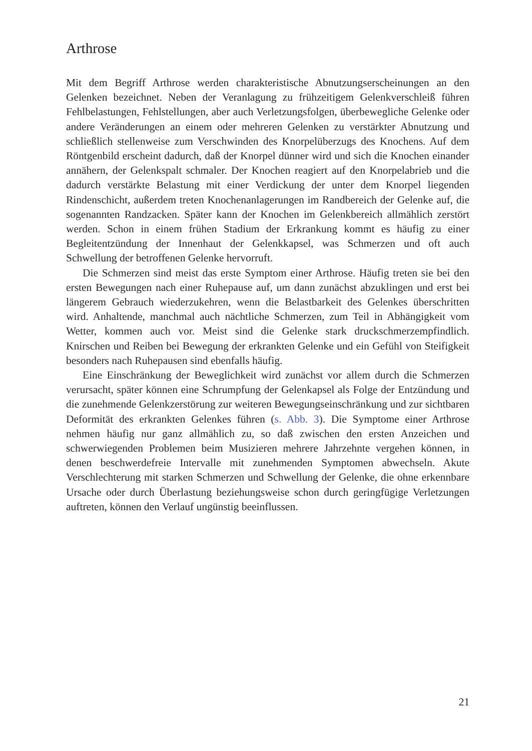Arthrose
Mit dem Begriff Arthrose werden charakteristische Abnutzungserscheinungen an den Gelenken bezeichnet. Neben der Veranlagung zu frühzeitigem Gelenkverschleiß führen Fehlbelastungen, Fehlstellungen, aber auch Verletzungsfolgen, überbewegliche Gelenke oder andere Veränderungen an einem oder mehreren Gelenken zu verstärkter Abnutzung und schließlich stellenweise zum Verschwinden des Knorpelüberzugs des Knochens. Auf dem Röntgenbild erscheint dadurch, daß der Knorpel dünner wird und sich die Knochen einander annähern, der Gelenkspalt schmaler. Der Knochen reagiert auf den Knorpelabrieb und die dadurch verstärkte Belastung mit einer Verdickung der unter dem Knorpel liegenden Rindenschicht, außerdem treten Knochenanlagerungen im Randbereich der Gelenke auf, die sogenannten Randzacken. Später kann der Knochen im Gelenkbereich allmählich zerstört werden. Schon in einem frühen Stadium der Erkrankung kommt es häufig zu einer Begleitentzündung der Innenhaut der Gelenkkapsel, was Schmerzen und oft auch Schwellung der betroffenen Gelenke hervorruft.
Die Schmerzen sind meist das erste Symptom einer Arthrose. Häufig treten sie bei den ersten Bewegungen nach einer Ruhepause auf, um dann zunächst abzuklingen und erst bei längerem Gebrauch wiederzukehren, wenn die Belastbarkeit des Gelenkes überschritten wird. Anhaltende, manchmal auch nächtliche Schmerzen, zum Teil in Abhängigkeit vom Wetter, kommen auch vor. Meist sind die Gelenke stark druckschmerzempfindlich. Knirschen und Reiben bei Bewegung der erkrankten Gelenke und ein Gefühl von Steifigkeit besonders nach Ruhepausen sind ebenfalls häufig.
Eine Einschränkung der Beweglichkeit wird zunächst vor allem durch die Schmerzen verursacht, später können eine Schrumpfung der Gelenkapsel als Folge der Entzündung und die zunehmende Gelenkzerstörung zur weiteren Bewegungseinschränkung und zur sichtbaren Deformität des erkrankten Gelenkes führen (s. Abb. 3). Die Symptome einer Arthrose nehmen häufig nur ganz allmählich zu, so daß zwischen den ersten Anzeichen und schwerwiegenden Problemen beim Musizieren mehrere Jahrzehnte vergehen können, in denen beschwerdefreie Intervalle mit zunehmenden Symptomen abwechseln. Akute Verschlechterung mit starken Schmerzen und Schwellung der Gelenke, die ohne erkennbare Ursache oder durch Überlastung beziehungsweise schon durch geringfügige Verletzungen auftreten, können den Verlauf ungünstig beeinflussen.
21